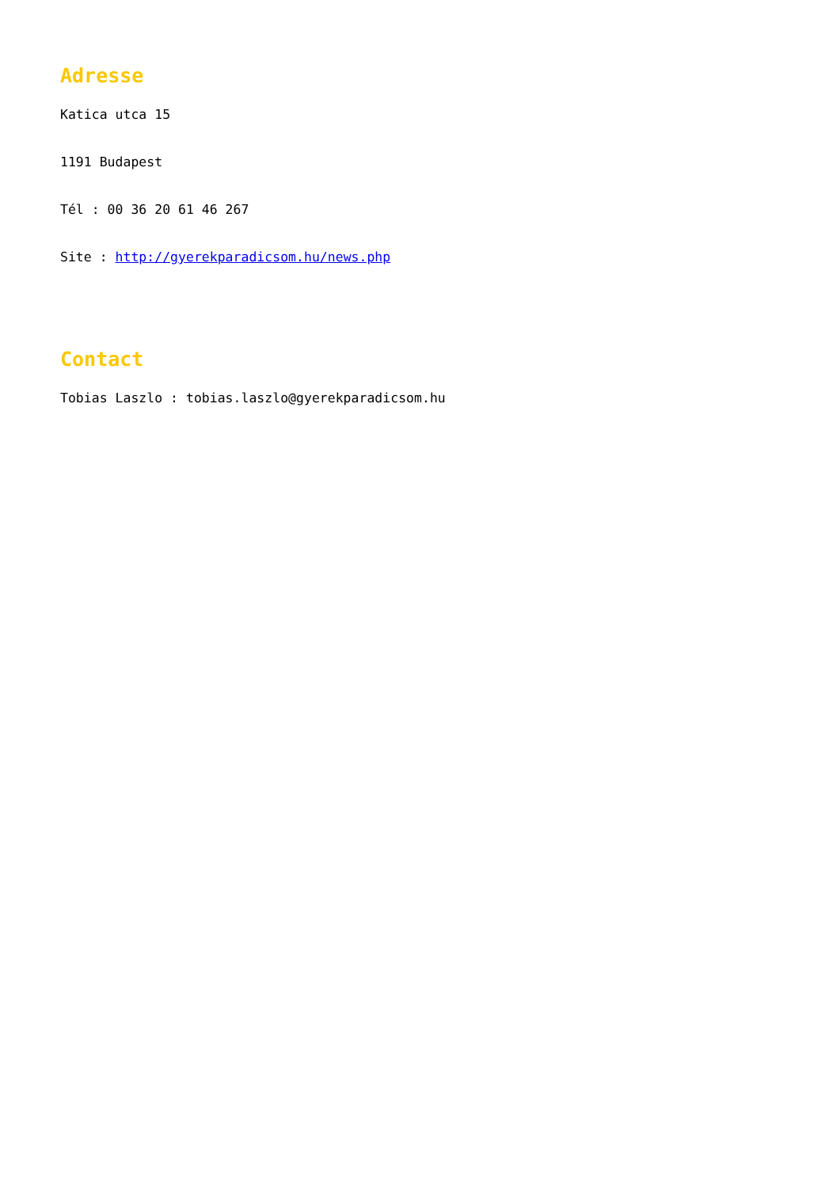Adresse
Katica utca 15
1191 Budapest
Tél : 00 36 20 61 46 267
Site : http://gyerekparadicsom.hu/news.php
Contact
Tobias Laszlo : tobias.laszlo@gyerekparadicsom.hu